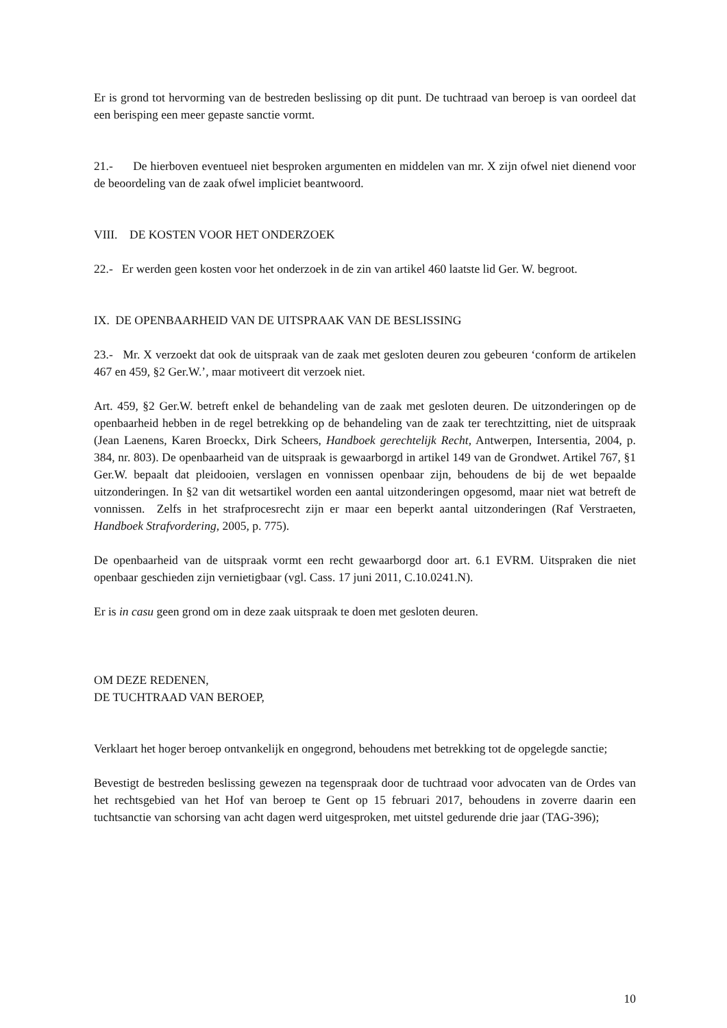Er is grond tot hervorming van de bestreden beslissing op dit punt. De tuchtraad van beroep is van oordeel dat een berisping een meer gepaste sanctie vormt.
21.- De hierboven eventueel niet besproken argumenten en middelen van mr. X zijn ofwel niet dienend voor de beoordeling van de zaak ofwel impliciet beantwoord.
VIII. DE KOSTEN VOOR HET ONDERZOEK
22.- Er werden geen kosten voor het onderzoek in de zin van artikel 460 laatste lid Ger. W. begroot.
IX. DE OPENBAARHEID VAN DE UITSPRAAK VAN DE BESLISSING
23.- Mr. X verzoekt dat ook de uitspraak van de zaak met gesloten deuren zou gebeuren ‘conform de artikelen 467 en 459, §2 Ger.W.’, maar motiveert dit verzoek niet.
Art. 459, §2 Ger.W. betreft enkel de behandeling van de zaak met gesloten deuren. De uitzonderingen op de openbaarheid hebben in de regel betrekking op de behandeling van de zaak ter terechtzitting, niet de uitspraak (Jean Laenens, Karen Broeckx, Dirk Scheers, Handboek gerechtelijk Recht, Antwerpen, Intersentia, 2004, p. 384, nr. 803). De openbaarheid van de uitspraak is gewaarborgd in artikel 149 van de Grondwet. Artikel 767, §1 Ger.W. bepaalt dat pleidooien, verslagen en vonnissen openbaar zijn, behoudens de bij de wet bepaalde uitzonderingen. In §2 van dit wetsartikel worden een aantal uitzonderingen opgesomd, maar niet wat betreft de vonnissen. Zelfs in het strafprocesrecht zijn er maar een beperkt aantal uitzonderingen (Raf Verstraeten, Handboek Strafvordering, 2005, p. 775).
De openbaarheid van de uitspraak vormt een recht gewaarborgd door art. 6.1 EVRM. Uitspraken die niet openbaar geschieden zijn vernietigbaar (vgl. Cass. 17 juni 2011, C.10.0241.N).
Er is in casu geen grond om in deze zaak uitspraak te doen met gesloten deuren.
OM DEZE REDENEN,
DE TUCHTRAAD VAN BEROEP,
Verklaart het hoger beroep ontvankelijk en ongegrond, behoudens met betrekking tot de opgelegde sanctie;
Bevestigt de bestreden beslissing gewezen na tegenspraak door de tuchtraad voor advocaten van de Ordes van het rechtsgebied van het Hof van beroep te Gent op 15 februari 2017, behoudens in zoverre daarin een tuchtsanctie van schorsing van acht dagen werd uitgesproken, met uitstel gedurende drie jaar (TAG-396);
10